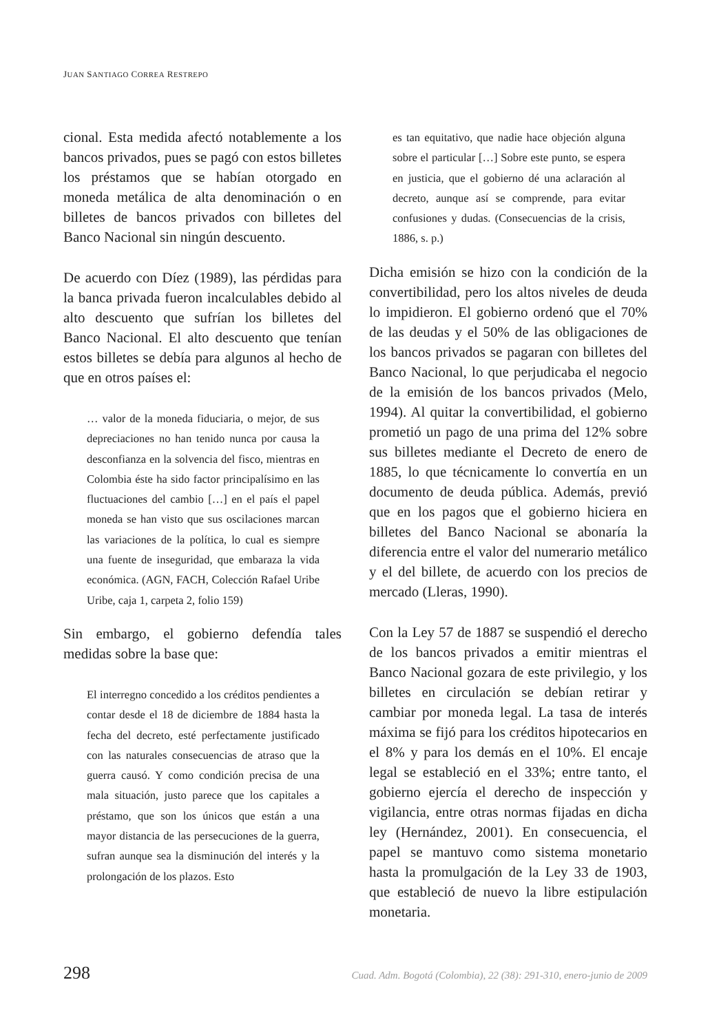JUAN SANTIAGO CORREA RESTREPO
cional. Esta medida afectó notablemente a los bancos privados, pues se pagó con estos billetes los préstamos que se habían otorgado en moneda metálica de alta denominación o en billetes de bancos privados con billetes del Banco Nacional sin ningún descuento.
De acuerdo con Díez (1989), las pérdidas para la banca privada fueron incalculables debido al alto descuento que sufrían los billetes del Banco Nacional. El alto descuento que tenían estos billetes se debía para algunos al hecho de que en otros países el:
… valor de la moneda fiduciaria, o mejor, de sus depreciaciones no han tenido nunca por causa la desconfianza en la solvencia del fisco, mientras en Colombia éste ha sido factor principalísimo en las fluctuaciones del cambio […] en el país el papel moneda se han visto que sus oscilaciones marcan las variaciones de la política, lo cual es siempre una fuente de inseguridad, que embaraza la vida económica. (AGN, FACH, Colección Rafael Uribe Uribe, caja 1, carpeta 2, folio 159)
Sin embargo, el gobierno defendía tales medidas sobre la base que:
El interregno concedido a los créditos pendientes a contar desde el 18 de diciembre de 1884 hasta la fecha del decreto, esté perfectamente justificado con las naturales consecuencias de atraso que la guerra causó. Y como condición precisa de una mala situación, justo parece que los capitales a préstamo, que son los únicos que están a una mayor distancia de las persecuciones de la guerra, sufran aunque sea la disminución del interés y la prolongación de los plazos. Esto
es tan equitativo, que nadie hace objeción alguna sobre el particular […] Sobre este punto, se espera en justicia, que el gobierno dé una aclaración al decreto, aunque así se comprende, para evitar confusiones y dudas. (Consecuencias de la crisis, 1886, s. p.)
Dicha emisión se hizo con la condición de la convertibilidad, pero los altos niveles de deuda lo impidieron. El gobierno ordenó que el 70% de las deudas y el 50% de las obligaciones de los bancos privados se pagaran con billetes del Banco Nacional, lo que perjudicaba el negocio de la emisión de los bancos privados (Melo, 1994). Al quitar la convertibilidad, el gobierno prometió un pago de una prima del 12% sobre sus billetes mediante el Decreto de enero de 1885, lo que técnicamente lo convertía en un documento de deuda pública. Además, previó que en los pagos que el gobierno hiciera en billetes del Banco Nacional se abonaría la diferencia entre el valor del numerario metálico y el del billete, de acuerdo con los precios de mercado (Lleras, 1990).
Con la Ley 57 de 1887 se suspendió el derecho de los bancos privados a emitir mientras el Banco Nacional gozara de este privilegio, y los billetes en circulación se debían retirar y cambiar por moneda legal. La tasa de interés máxima se fijó para los créditos hipotecarios en el 8% y para los demás en el 10%. El encaje legal se estableció en el 33%; entre tanto, el gobierno ejercía el derecho de inspección y vigilancia, entre otras normas fijadas en dicha ley (Hernández, 2001). En consecuencia, el papel se mantuvo como sistema monetario hasta la promulgación de la Ley 33 de 1903, que estableció de nuevo la libre estipulación monetaria.
298 Cuad. Adm. Bogotá (Colombia), 22 (38): 291-310, enero-junio de 2009